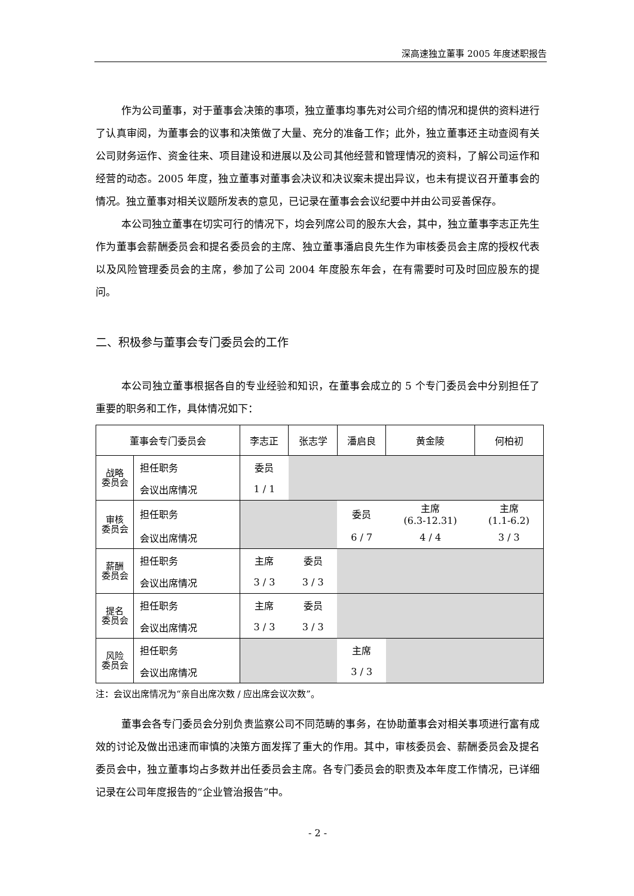深高速独立董事 2005 年度述职报告
作为公司董事，对于董事会决策的事项，独立董事均事先对公司介绍的情况和提供的资料进行了认真审阅，为董事会的议事和决策做了大量、充分的准备工作；此外，独立董事还主动查阅有关公司财务运作、资金往来、项目建设和进展以及公司其他经营和管理情况的资料，了解公司运作和经营的动态。2005 年度，独立董事对董事会决议和决议案未提出异议，也未有提议召开董事会的情况。独立董事对相关议题所发表的意见，已记录在董事会会议纪要中并由公司妥善保存。
本公司独立董事在切实可行的情况下，均会列席公司的股东大会，其中，独立董事李志正先生作为董事会薪酬委员会和提名委员会的主席、独立董事潘启良先生作为审核委员会主席的授权代表以及风险管理委员会的主席，参加了公司 2004 年度股东年会，在有需要时可及时回应股东的提问。
二、积极参与董事会专门委员会的工作
本公司独立董事根据各自的专业经验和知识，在董事会成立的 5 个专门委员会中分别担任了重要的职务和工作，具体情况如下：
| 董事会专门委员会 | | 李志正 | 张志学 | 潘启良 | 黄金陵 | 何柏初 |
| --- | --- | --- | --- | --- | --- | --- |
| 战略 委员会 | 担任职务 | 委员 | | | | |
| | 会议出席情况 | 1 / 1 | | | | |
| 审核 委员会 | 担任职务 | | | 委员 | 主席 (6.3-12.31) | 主席 (1.1-6.2) |
| | 会议出席情况 | | | 6 / 7 | 4 / 4 | 3 / 3 |
| 薪酬 委员会 | 担任职务 | 主席 | 委员 | | | |
| | 会议出席情况 | 3 / 3 | 3 / 3 | | | |
| 提名 委员会 | 担任职务 | 主席 | 委员 | | | |
| | 会议出席情况 | 3 / 3 | 3 / 3 | | | |
| 风险 委员会 | 担任职务 | | | 主席 | | |
| | 会议出席情况 | | | 3 / 3 | | |
注：会议出席情况为“亲自出席次数 / 应出席会议次数”。
董事会各专门委员会分别负责监察公司不同范畴的事务，在协助董事会对相关事项进行富有成效的讨论及做出迅速而审慎的决策方面发挥了重大的作用。其中，审核委员会、薪酬委员会及提名委员会中，独立董事均占多数并出任委员会主席。各专门委员会的职责及本年度工作情况，已详细记录在公司年度报告的“企业管治报告”中。
- 2 -